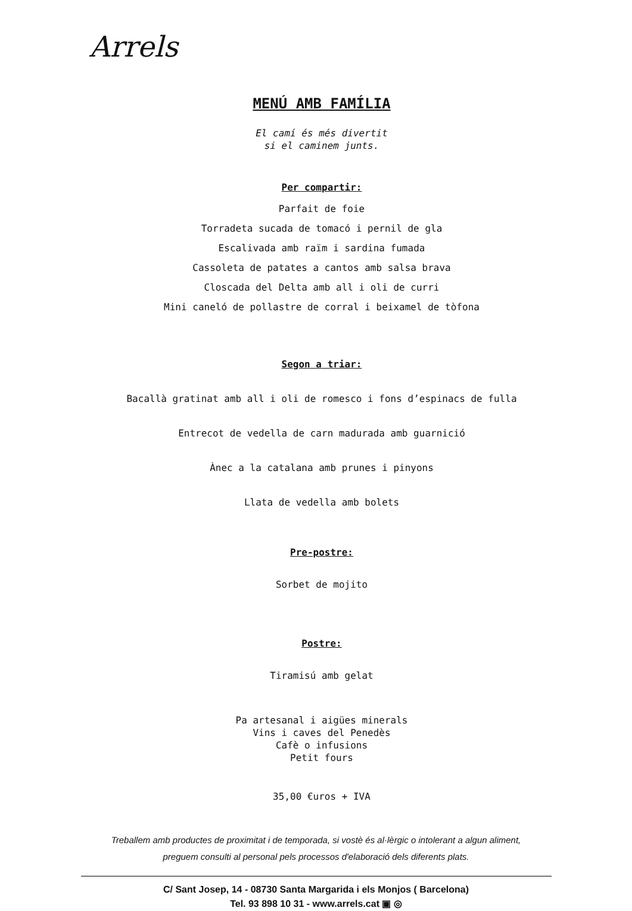Arrels
MENÚ AMB FAMÍLIA
El camí és més divertit
si el caminem junts.
Per compartir:
Parfait de foie
Torradeta sucada de tomacó i pernil de gla
Escalivada amb raïm i sardina fumada
Cassoleta de patates a cantos amb salsa brava
Closcada del Delta amb all i oli de curri
Mini caneló de pollastre de corral i beixamel de tòfona
Segon a triar:
Bacallà gratinat amb all i oli de romesco i fons d’espinacs de fulla
Entrecot de vedella de carn madurada amb guarnició
Ànec a la catalana amb prunes i pinyons
Llata de vedella amb bolets
Pre-postre:
Sorbet de mojito
Postre:
Tiramisú amb gelat
Pa artesanal i aigües minerals
Vins i caves del Penedès
Cafè o infusions
Petit fours
35,00 €uros + IVA
Treballem amb productes de proximitat i de temporada, si vostè és al·lèrgic o intolerant a algun aliment,
preguem consulti al personal pels processos d'elaboració dels diferents plats.
C/ Sant Josep, 14 - 08730 Santa Margarida i els Monjos ( Barcelona)
Tel. 93 898 10 31 - www.arrels.cat ▣ ◎